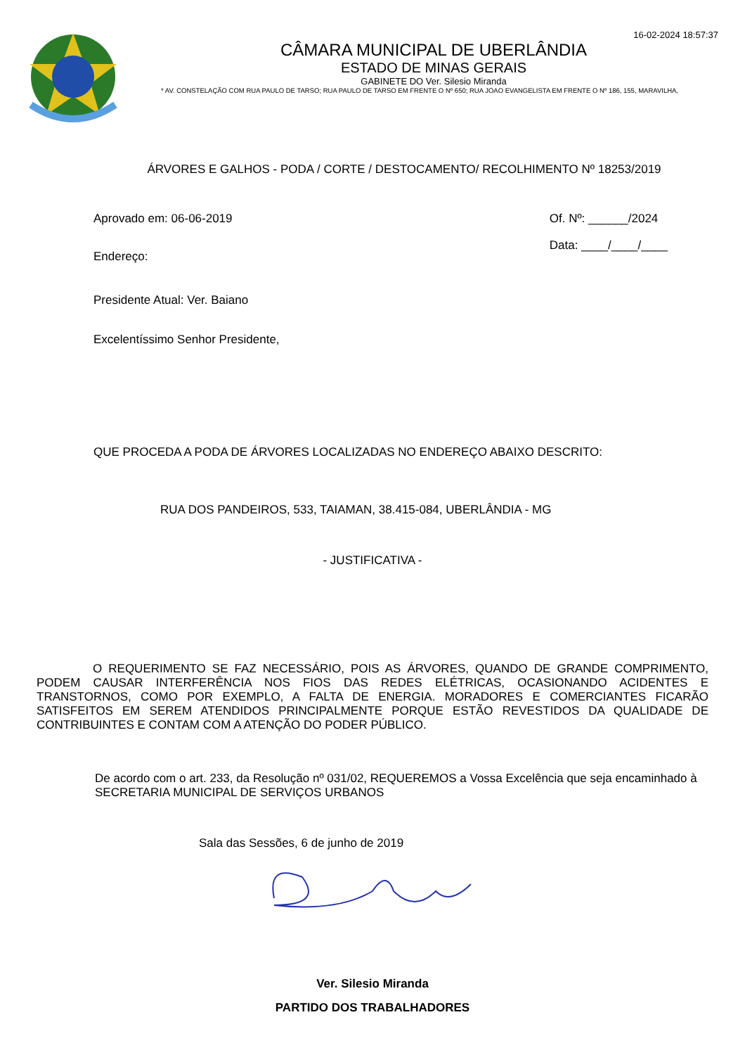16-02-2024 18:57:37
CÂMARA MUNICIPAL DE UBERLÂNDIA
ESTADO DE MINAS GERAIS
GABINETE DO Ver. Silesio Miranda
* AV. CONSTELAÇÃO COM RUA PAULO DE TARSO; RUA PAULO DE TARSO EM FRENTE O Nº 650; RUA JOAO EVANGELISTA EM FRENTE O Nº 186, 155, MARAVILHA,
ÁRVORES E GALHOS - PODA / CORTE / DESTOCAMENTO/ RECOLHIMENTO Nº 18253/2019
Aprovado em: 06-06-2019
Endereço:
Of. Nº: ______/2024
Data: ____/____/____
Presidente Atual: Ver. Baiano
Excelentíssimo Senhor Presidente,
QUE PROCEDA A PODA DE ÁRVORES LOCALIZADAS NO ENDEREÇO ABAIXO DESCRITO:
RUA DOS PANDEIROS, 533, TAIAMAN, 38.415-084, UBERLÂNDIA - MG
- JUSTIFICATIVA -
O REQUERIMENTO SE FAZ NECESSÁRIO, POIS AS ÁRVORES, QUANDO DE GRANDE COMPRIMENTO, PODEM CAUSAR INTERFERÊNCIA NOS FIOS DAS REDES ELÉTRICAS, OCASIONANDO ACIDENTES E TRANSTORNOS, COMO POR EXEMPLO, A FALTA DE ENERGIA. MORADORES E COMERCIANTES FICARÃO SATISFEITOS EM SEREM ATENDIDOS PRINCIPALMENTE PORQUE ESTÃO REVESTIDOS DA QUALIDADE DE CONTRIBUINTES E CONTAM COM A ATENÇÃO DO PODER PÚBLICO.
De acordo com o art. 233, da Resolução nº 031/02, REQUEREMOS a Vossa Excelência que seja encaminhado à SECRETARIA MUNICIPAL DE SERVIÇOS URBANOS
Sala das Sessões, 6 de junho de 2019
Ver. Silesio Miranda
PARTIDO DOS TRABALHADORES